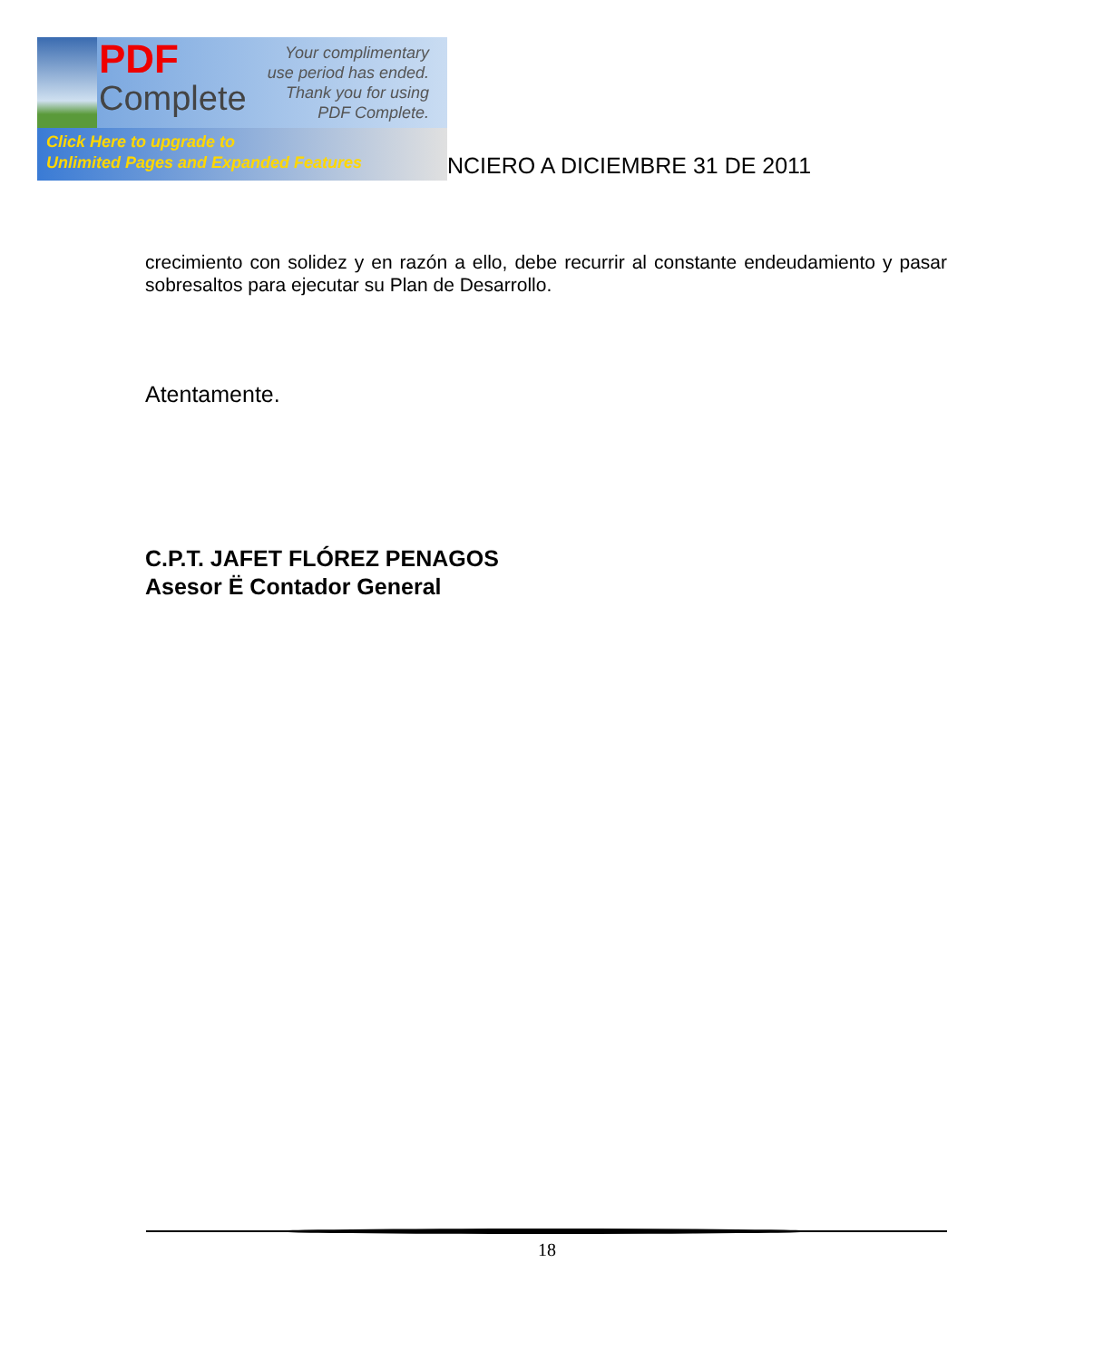PDF
Complete
Your complimentary use period has ended. Thank you for using PDF Complete.
Click Here to upgrade to
Unlimited Pages and Expanded Features
NCIERO A DICIEMBRE 31 DE 2011
crecimiento con solidez y en razón a ello, debe recurrir al constante endeudamiento y pasar sobresaltos para ejecutar su Plan de Desarrollo.
Atentamente.
C.P.T. JAFET FLÓREZ PENAGOS
Asesor Ë Contador General
18